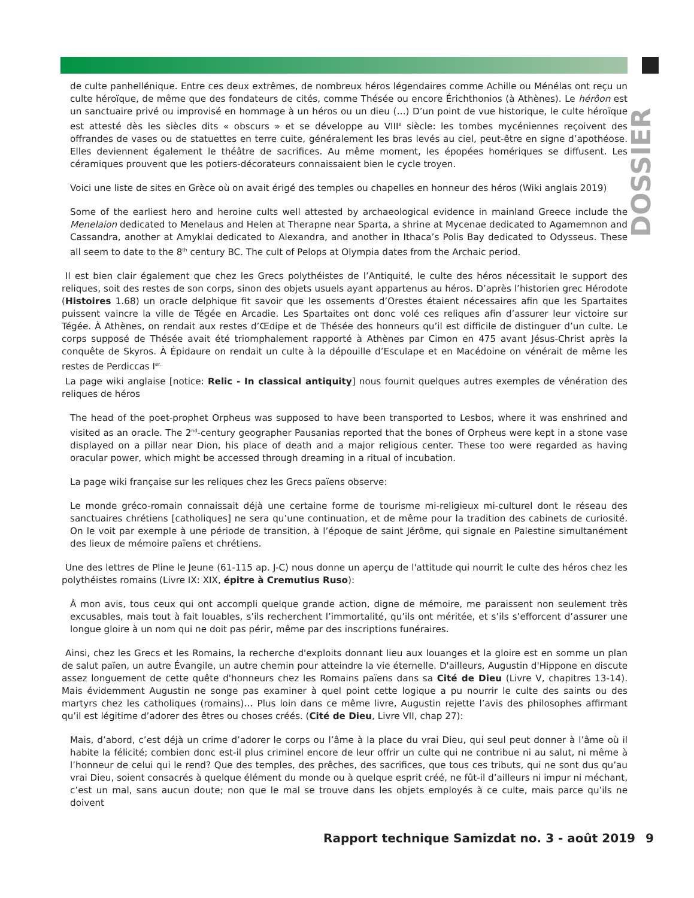DOSSIER
de culte panhellénique. Entre ces deux extrêmes, de nombreux héros légendaires comme Achille ou Ménélas ont reçu un culte héroïque, de même que des fondateurs de cités, comme Thésée ou encore Érichthonios (à Athènes). Le hérôon est un sanctuaire privé ou improvisé en hommage à un héros ou un dieu (…) D’un point de vue historique, le culte héroïque est attesté dès les siècles dits « obscurs » et se développe au VIII<sup>e</sup> siècle: les tombes mycéniennes reçoivent des offrandes de vases ou de statuettes en terre cuite, généralement les bras levés au ciel, peut-être en signe d’apothéose. Elles deviennent également le théâtre de sacrifices. Au même moment, les épopées homériques se diffusent. Les céramiques prouvent que les potiers-décorateurs connaissaient bien le cycle troyen.
Voici une liste de sites en Grèce où on avait érigé des temples ou chapelles en honneur des héros (Wiki anglais 2019)
Some of the earliest hero and heroine cults well attested by archaeological evidence in mainland Greece include the Menelaion dedicated to Menelaus and Helen at Therapne near Sparta, a shrine at Mycenae dedicated to Agamemnon and Cassandra, another at Amyklai dedicated to Alexandra, and another in Ithaca’s Polis Bay dedicated to Odysseus. These all seem to date to the 8<sup>th</sup> century BC. The cult of Pelops at Olympia dates from the Archaic period.
Il est bien clair également que chez les Grecs polythéistes de l’Antiquité, le culte des héros nécessitait le support des reliques, soit des restes de son corps, sinon des objets usuels ayant appartenus au héros. D’après l’historien grec Hérodote (Histoires 1.68) un oracle delphique fit savoir que les ossements d’Orestes étaient nécessaires afin que les Spartaites puissent vaincre la ville de Tégée en Arcadie. Les Spartaites ont donc volé ces reliques afin d’assurer leur victoire sur Tégée. À Athènes, on rendait aux restes d’Œdipe et de Thésée des honneurs qu’il est difficile de distinguer d’un culte. Le corps supposé de Thésée avait été triomphalement rapporté à Athènes par Cimon en 475 avant Jésus-Christ après la conquête de Skyros. À Épidaure on rendait un culte à la dépouille d’Esculape et en Macédoine on vénérait de même les restes de Perdiccas I<sup>er.</sup>
La page wiki anglaise [notice: Relic - In classical antiquity] nous fournit quelques autres exemples de vénération des reliques de héros
The head of the poet-prophet Orpheus was supposed to have been transported to Lesbos, where it was enshrined and visited as an oracle. The 2<sup>nd</sup>-century geographer Pausanias reported that the bones of Orpheus were kept in a stone vase displayed on a pillar near Dion, his place of death and a major religious center. These too were regarded as having oracular power, which might be accessed through dreaming in a ritual of incubation.
La page wiki française sur les reliques chez les Grecs païens observe:
Le monde gréco-romain connaissait déjà une certaine forme de tourisme mi-religieux mi-culturel dont le réseau des sanctuaires chrétiens [catholiques] ne sera qu’une continuation, et de même pour la tradition des cabinets de curiosité. On le voit par exemple à une période de transition, à l’époque de saint Jérôme, qui signale en Palestine simultanément des lieux de mémoire païens et chrétiens.
Une des lettres de Pline le Jeune (61-115 ap. J-C) nous donne un aperçu de l'attitude qui nourrit le culte des héros chez les polythéistes romains (Livre IX: XIX, épitre à Cremutius Ruso):
À mon avis, tous ceux qui ont accompli quelque grande action, digne de mémoire, me paraissent non seulement très excusables, mais tout à fait louables, s’ils recherchent l’immortalité, qu’ils ont méritée, et s’ils s’efforcent d’assurer une longue gloire à un nom qui ne doit pas périr, même par des inscriptions funéraires.
Ainsi, chez les Grecs et les Romains, la recherche d'exploits donnant lieu aux louanges et la gloire est en somme un plan de salut païen, un autre Évangile, un autre chemin pour atteindre la vie éternelle. D'ailleurs, Augustin d'Hippone en discute assez longuement de cette quête d'honneurs chez les Romains païens dans sa Cité de Dieu (Livre V, chapitres 13-14). Mais évidemment Augustin ne songe pas examiner à quel point cette logique a pu nourrir le culte des saints ou des martyrs chez les catholiques (romains)… Plus loin dans ce même livre, Augustin rejette l’avis des philosophes affirmant qu’il est légitime d’adorer des êtres ou choses créés. (Cité de Dieu, Livre VII, chap 27):
Mais, d’abord, c’est déjà un crime d’adorer le corps ou l’âme à la place du vrai Dieu, qui seul peut donner à l’âme où il habite la félicité; combien donc est-il plus criminel encore de leur offrir un culte qui ne contribue ni au salut, ni même à l’honneur de celui qui le rend? Que des temples, des prêches, des sacrifices, que tous ces tributs, qui ne sont dus qu’au vrai Dieu, soient consacrés à quelque élément du monde ou à quelque esprit créé, ne fût-il d’ailleurs ni impur ni méchant, c’est un mal, sans aucun doute; non que le mal se trouve dans les objets employés à ce culte, mais parce qu’ils ne doivent
Rapport technique Samizdat no. 3 - août 2019
9